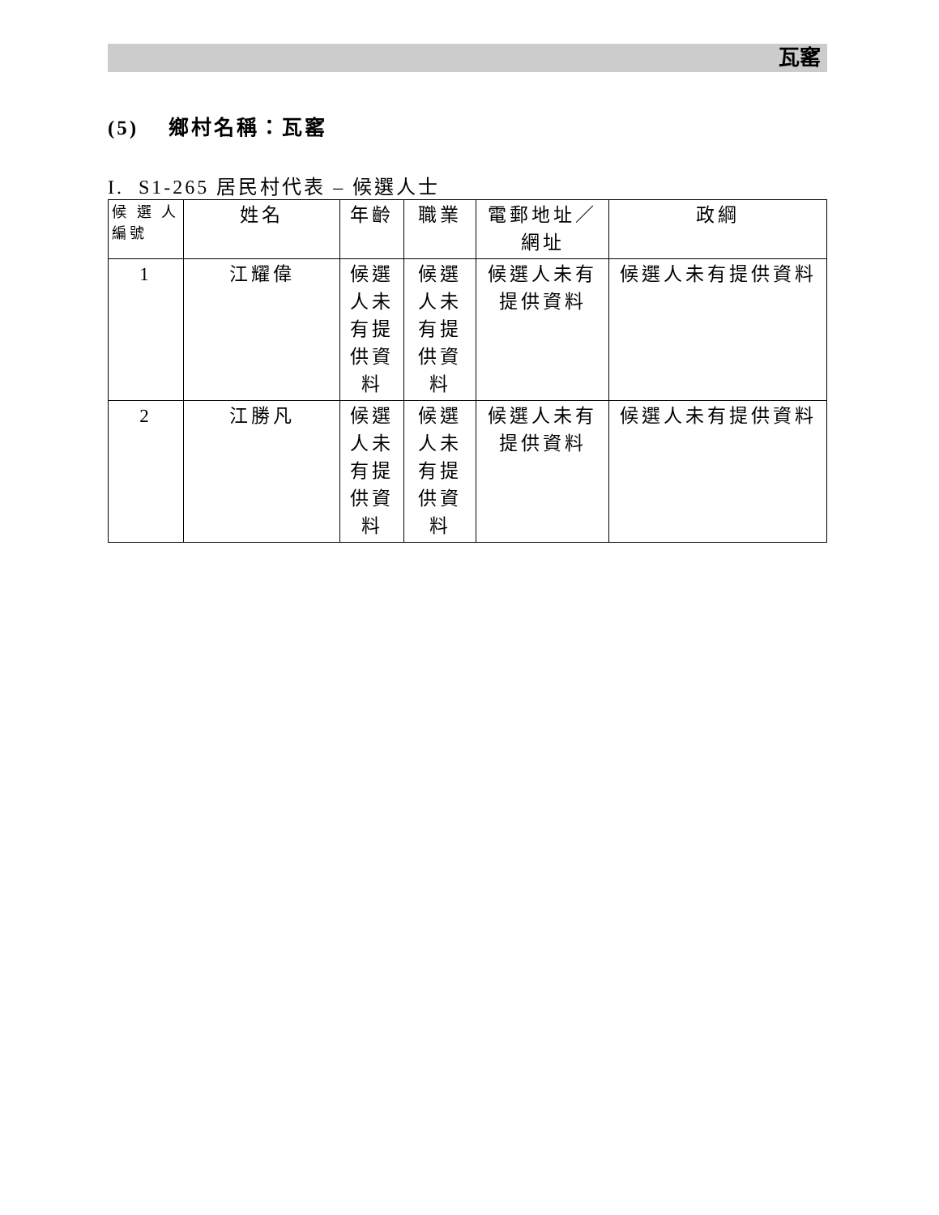瓦窰
(5) 鄉村名稱：瓦窰
I. S1-265 居民村代表 – 候選人士
| 候 選 人 編號 | 姓名 | 年齡 | 職業 | 電郵地址／網址 | 政綱 |
| --- | --- | --- | --- | --- | --- |
| 1 | 江耀偉 | 候選人未有提供資料 | 候選人未有提供資料 | 候選人未有提供資料 | 候選人未有提供資料 |
| 2 | 江勝凡 | 候選人未有提供資料 | 候選人未有提供資料 | 候選人未有提供資料 | 候選人未有提供資料 |